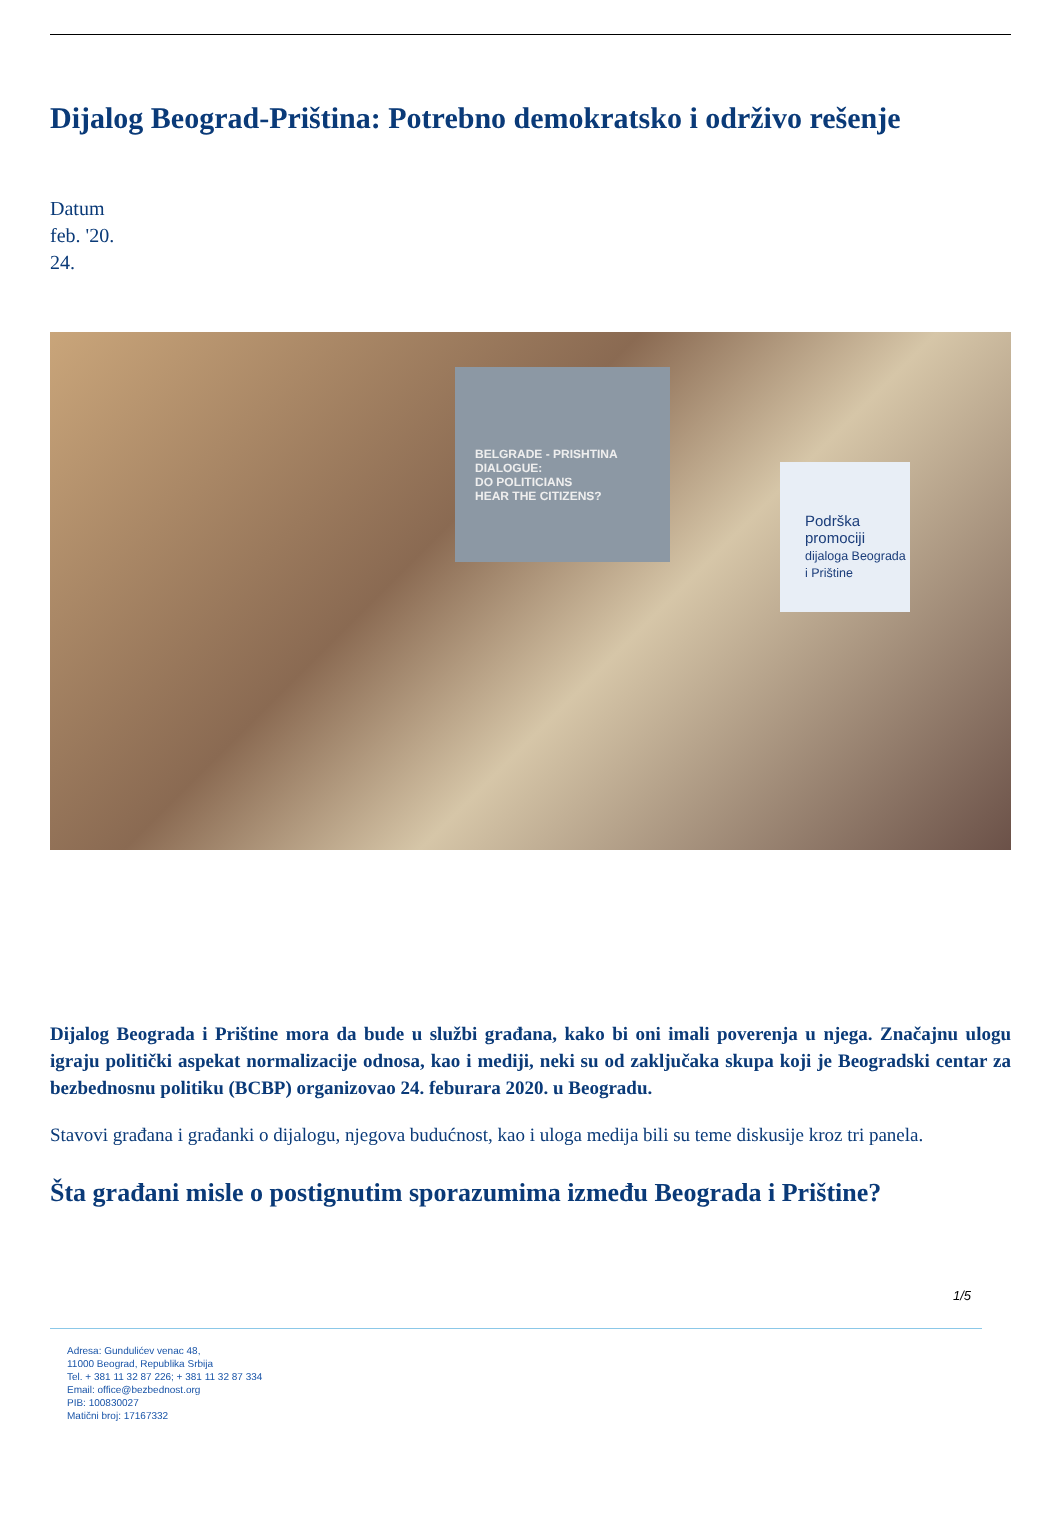Dijalog Beograd-Priština: Potrebno demokratsko i održivo rešenje
Datum
feb. '20.
24.
BELGRADE - PRISHTINA
DIALOGUE:
DO POLITICIANS
HEAR THE CITIZENS?
Podrška
promociji
dijaloga Beograda i Prištine
Dijalog Beograda i Prištine mora da bude u službi građana, kako bi oni imali poverenja u njega. Značajnu ulogu igraju politički aspekat normalizacije odnosa, kao i mediji, neki su od zaključaka skupa koji je Beogradski centar za bezbednosnu politiku (BCBP) organizovao 24. feburara 2020. u Beogradu.
Stavovi građana i građanki o dijalogu, njegova budućnost, kao i uloga medija bili su teme diskusije kroz tri panela.
Šta građani misle o postignutim sporazumima između Beograda i Prištine?
1/5
Adresa: Gundulićev venac 48,
11000 Beograd, Republika Srbija
Tel. + 381 11 32 87 226; + 381 11 32 87 334
Email: office@bezbednost.org
PIB: 100830027
Matični broj: 17167332